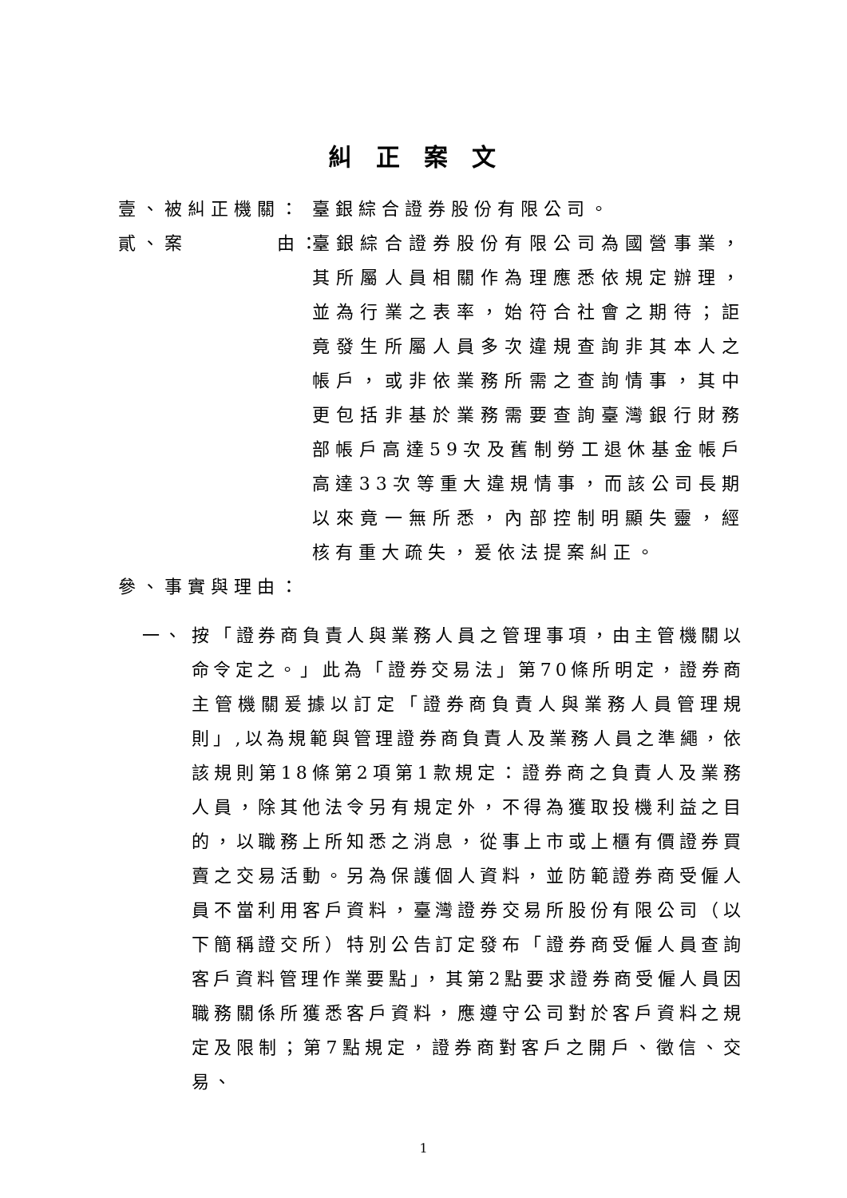糾正案文
壹、被糾正機關： 臺銀綜合證券股份有限公司。
貳、案 由： 臺銀綜合證券股份有限公司為國營事業，其所屬人員相關作為理應悉依規定辦理，並為行業之表率，始符合社會之期待；詎竟發生所屬人員多次違規查詢非其本人之帳戶，或非依業務所需之查詢情事，其中更包括非基於業務需要查詢臺灣銀行財務部帳戶高達59次及舊制勞工退休基金帳戶高達33次等重大違規情事，而該公司長期以來竟一無所悉，內部控制明顯失靈，經核有重大疏失，爰依法提案糾正。
參、事實與理由：
一、 按「證券商負責人與業務人員之管理事項，由主管機關以命令定之。」此為「證券交易法」第70條所明定，證券商主管機關爰據以訂定「證券商負責人與業務人員管理規則」,以為規範與管理證券商負責人及業務人員之準繩，依該規則第18條第2項第1款規定：證券商之負責人及業務人員，除其他法令另有規定外，不得為獲取投機利益之目的，以職務上所知悉之消息，從事上市或上櫃有價證券買賣之交易活動。另為保護個人資料，並防範證券商受僱人員不當利用客戶資料，臺灣證券交易所股份有限公司（以下簡稱證交所）特別公告訂定發布「證券商受僱人員查詢客戶資料管理作業要點」，其第2點要求證券商受僱人員因職務關係所獲悉客戶資料，應遵守公司對於客戶資料之規定及限制；第7點規定，證券商對客戶之開戶、徵信、交易、
1